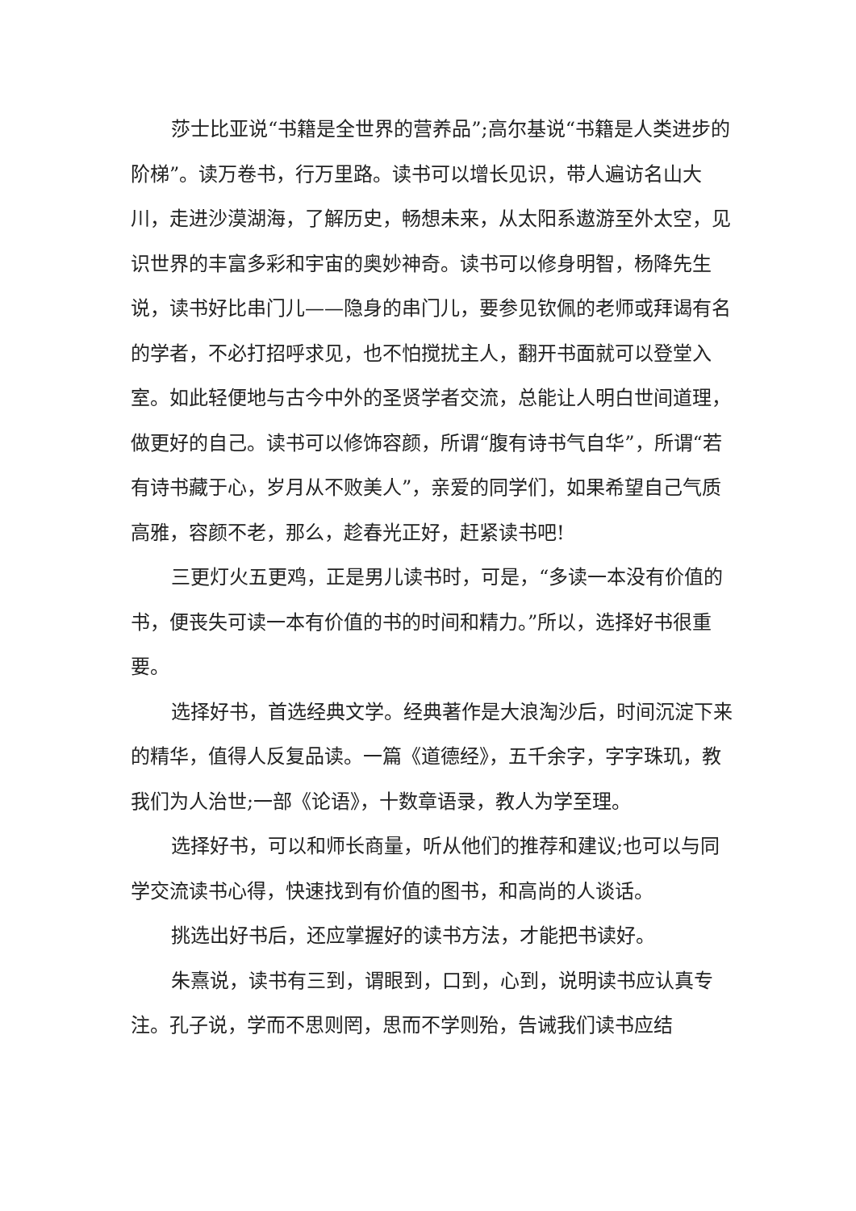莎士比亚说“书籍是全世界的营养品”;高尔基说“书籍是人类进步的阶梯”。读万卷书，行万里路。读书可以增长见识，带人遍访名山大川，走进沙漠湖海，了解历史，畅想未来，从太阳系遨游至外太空，见识世界的丰富多彩和宇宙的奥妙神奇。读书可以修身明智，杨降先生说，读书好比串门儿——隐身的串门儿，要参见钦佩的老师或拜谒有名的学者，不必打招呼求见，也不怕搅扰主人，翻开书面就可以登堂入室。如此轻便地与古今中外的圣贤学者交流，总能让人明白世间道理，做更好的自己。读书可以修饰容颜，所谓“腹有诗书气自华”，所谓“若有诗书藏于心，岁月从不败美人”，亲爱的同学们，如果希望自己气质高雅，容颜不老，那么，趁春光正好，赶紧读书吧!
三更灯火五更鸡，正是男儿读书时，可是，“多读一本没有价值的书，便丧失可读一本有价值的书的时间和精力。”所以，选择好书很重要。
选择好书，首选经典文学。经典著作是大浪淘沙后，时间沉淀下来的精华，值得人反复品读。一篇《道德经》，五千余字，字字珠玑，教我们为人治世;一部《论语》，十数章语录，教人为学至理。
选择好书，可以和师长商量，听从他们的推荐和建议;也可以与同学交流读书心得，快速找到有价值的图书，和高尚的人谈话。
挑选出好书后，还应掌握好的读书方法，才能把书读好。
朱熹说，读书有三到，谓眼到，口到，心到，说明读书应认真专注。孔子说，学而不思则罔，思而不学则殆，告诫我们读书应结